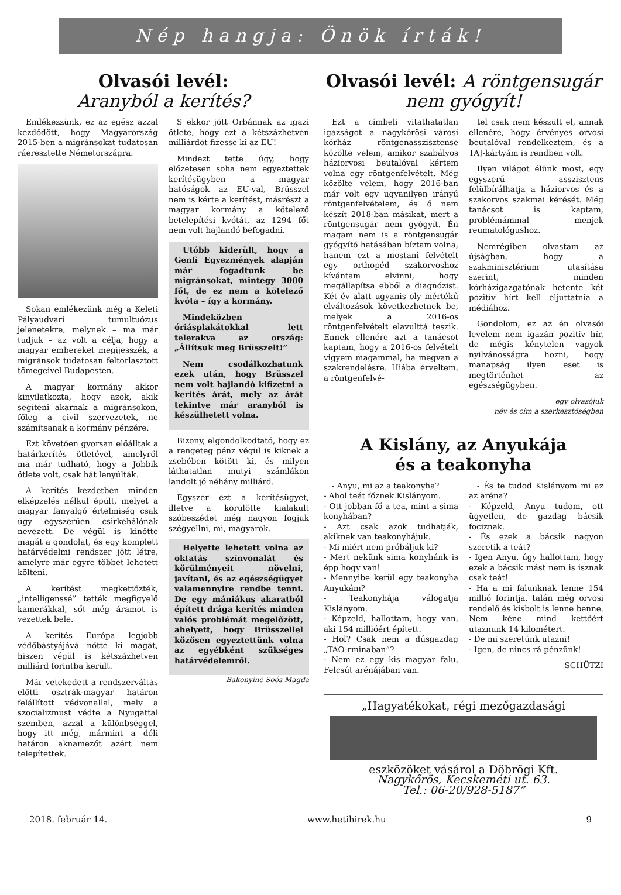Nép hangja: Önök írták!
Olvasói levél:
Aranyból a kerítés?
Emlékezzünk, ez az egész azzal kezdődött, hogy Magyarország 2015-ben a migránsokat tudatosan ráeresztette Németországra.
Sokan emlékezünk még a Keleti Pályaudvari tumultuózus jelenetekre, melynek – ma már tudjuk – az volt a célja, hogy a magyar embereket megijesszék, a migránsok tudatosan feltorlasztott tömegeivel Budapesten.
A magyar kormány akkor kinyilatkozta, hogy azok, akik segíteni akarnak a migránsokon, főleg a civil szervezetek, ne számítsanak a kormány pénzére.
Ezt követően gyorsan előálltak a határkerítés ötletével, amelyről ma már tudható, hogy a Jobbik ötlete volt, csak hát lenyúlták.
A kerítés kezdetben minden elképzelés nélkül épült, melyet a magyar fanyalgó értelmiség csak úgy egyszerűen csirkehálónak nevezett. De végül is kinőtte magát a gondolat, és egy komplett határvédelmi rendszer jött létre, amelyre már egyre többet lehetett költeni.
A kerítést megkettőzték, „intelligenssé” tették megfigyelő kamerákkal, sőt még áramot is vezettek bele.
A kerítés Európa legjobb védőbástyájává nőtte ki magát, hiszen végül is kétszázhetven milliárd forintba került.
Már vetekedett a rendszerváltás előtti osztrák-magyar határon felállított védvonallal, mely a szocializmust védte a Nyugattal szemben, azzal a különbséggel, hogy itt még, mármint a déli határon aknamezőt azért nem telepítettek.
S ekkor jött Orbánnak az igazi ötlete, hogy ezt a kétszázhetven milliárdot fizesse ki az EU!
Mindezt tette úgy, hogy előzetesen soha nem egyeztettek kerítésügyben a magyar hatóságok az EU-val, Brüsszel nem is kérte a kerítést, másrészt a magyar kormány a kötelező betelepítési kvótát, az 1294 főt nem volt hajlandó befogadni.
Utóbb kiderült, hogy a Genfi Egyezmények alapján már fogadtunk be migránsokat, mintegy 3000 főt, de ez nem a kötelező kvóta – így a kormány.
Mindeközben óriásplakátokkal lett telerakva az ország: „Állítsuk meg Brüsszelt!”
Nem csodálkozhatunk ezek után, hogy Brüsszel nem volt hajlandó kifizetni a kerítés árát, mely az árát tekintve már aranyból is készülhetett volna.
Bizony, elgondolkodtató, hogy ez a rengeteg pénz végül is kiknek a zsebében kötött ki, és milyen láthatatlan mutyi számlákon landolt jó néhány milliárd.
Egyszer ezt a kerítésügyet, illetve a körülötte kialakult szóbeszédet még nagyon fogjuk szégyellni, mi, magyarok.
Helyette lehetett volna az oktatás színvonalát és körülményeit növelni, javítani, és az egészségügyet valamennyire rendbe tenni. De egy mániákus akaratból épített drága kerítés minden valós problémát megelőzött, ahelyett, hogy Brüsszellel közösen egyeztettünk volna az egyébként szükséges határvédelemről.
Bakonyiné Soós Magda
Olvasói levél: A röntgensugár nem gyógyít!
Ezt a címbeli vitathatatlan igazságot a nagykőrösi városi kórház röntgenasszisztense közölte velem, amikor szabályos háziorvosi beutalóval kértem volna egy röntgenfelvételt. Még közölte velem, hogy 2016-ban már volt egy ugyanilyen irányú röntgenfelvételem, és ő nem készít 2018-ban másikat, mert a röntgensugár nem gyógyít. Én magam nem is a röntgensugár gyógyító hatásában bíztam volna, hanem ezt a mostani felvételt egy orthopéd szakorvoshoz kívántam elvinni, hogy megállapítsa ebből a diagnózist. Két év alatt ugyanis oly mértékű elváltozások következhetnek be, melyek a 2016-os röntgenfelvételt elavulttá teszik. Ennek ellenére azt a tanácsot kaptam, hogy a 2016-os felvételt vigyem magammal, ha megvan a szakrendelésre. Hiába érveltem, a röntgenfelvé-
tel csak nem készült el, annak ellenére, hogy érvényes orvosi beutalóval rendelkeztem, és a TAJ-kártyám is rendben volt.
Ilyen világot élünk most, egy egyszerű asszisztens felülbírálhatja a háziorvos és a szakorvos szakmai kérését. Még tanácsot is kaptam, problémámmal menjek reumatológushoz.
Nemrégiben olvastam az újságban, hogy a szakminisztérium utasítása szerint, minden kórházigazgatónak hetente két pozitív hírt kell eljuttatnia a médiához.
Gondolom, ez az én olvasói levelem nem igazán pozitív hír, de mégis kénytelen vagyok nyilvánosságra hozni, hogy manapság ilyen eset is megtörténhet az egészségügyben.
egy olvasójuk
név és cím a szerkesztőségben
A Kislány, az Anyukája
és a teakonyha
- Anyu, mi az a teakonyha?
- Ahol teát főznek Kislányom.
- Ott jobban fő a tea, mint a sima konyhában?
- Azt csak azok tudhatják, akiknek van teakonyhájuk.
- Mi miért nem próbáljuk ki?
- Mert nekünk sima konyhánk is épp hogy van!
- Mennyibe kerül egy teakonyha Anyukám?
- Teakonyhája válogatja Kislányom.
- Képzeld, hallottam, hogy van, aki 154 millióért épített.
- Hol? Csak nem a dúsgazdag „TAO-rminaban”?
- Nem ez egy kis magyar falu, Felcsút arénájában van.
- És te tudod Kislányom mi az az aréna?
- Képzeld, Anyu tudom, ott ügyetlen, de gazdag bácsik fociznak.
- És ezek a bácsik nagyon szeretik a teát?
- Igen Anyu, úgy hallottam, hogy ezek a bácsik mást nem is isznak csak teát!
- Ha a mi falunknak lenne 154 millió forintja, talán még orvosi rendelő és kisbolt is lenne benne. Nem kéne mind kettőért utaznunk 14 kilométert.
- De mi szeretünk utazni!
- Igen, de nincs rá pénzünk!
SCHÜTZI
„Hagyatékokat, régi mezőgazdasági
eszközöket vásárol a Döbrögi Kft.
Nagykőrös, Kecskeméti ut. 63.
Tel.: 06-20/928-5187”
2018. február 14. www.hetihirek.hu 9